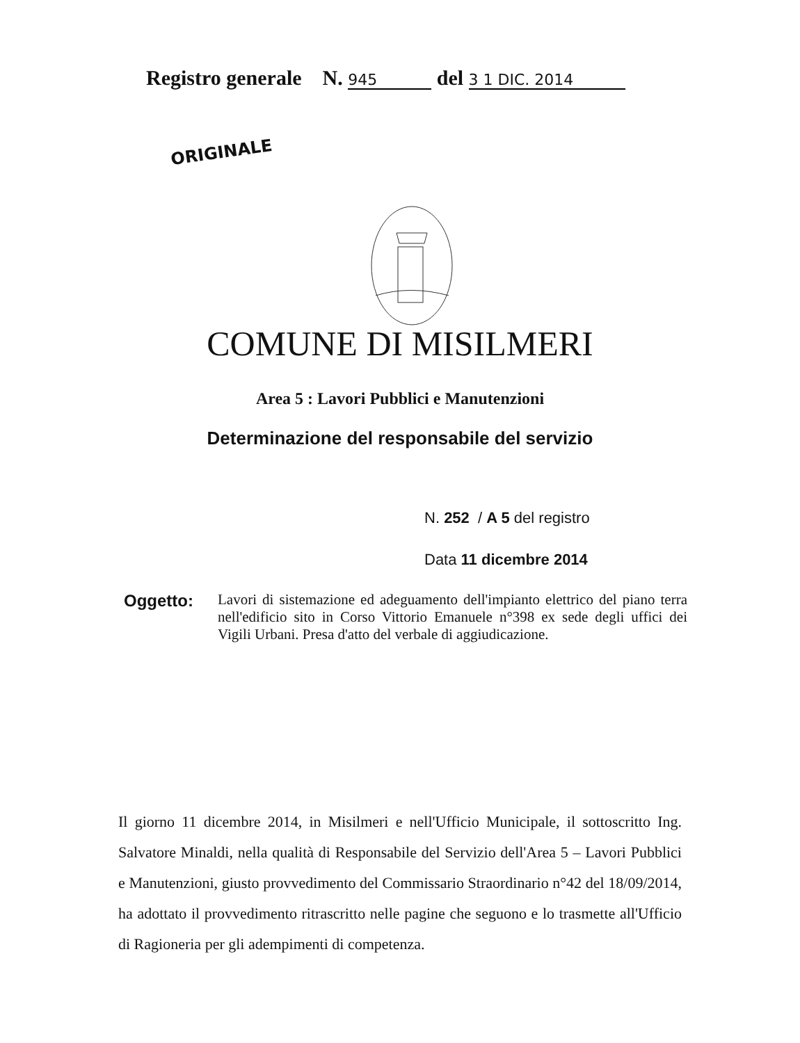Registro generale N. 945 del 3 1 DIC. 2014
ORIGINALE
COMUNE DI MISILMERI
Area 5 : Lavori Pubblici e Manutenzioni
Determinazione del responsabile del servizio
N. 252 / A 5 del registro
Data 11 dicembre 2014
Oggetto:
Lavori di sistemazione ed adeguamento dell'impianto elettrico del piano terra nell'edificio sito in Corso Vittorio Emanuele n°398 ex sede degli uffici dei Vigili Urbani. Presa d'atto del verbale di aggiudicazione.
Il giorno 11 dicembre 2014, in Misilmeri e nell'Ufficio Municipale, il sottoscritto Ing. Salvatore Minaldi, nella qualità di Responsabile del Servizio dell'Area 5 – Lavori Pubblici e Manutenzioni, giusto provvedimento del Commissario Straordinario n°42 del 18/09/2014, ha adottato il provvedimento ritrascritto nelle pagine che seguono e lo trasmette all'Ufficio di Ragioneria per gli adempimenti di competenza.